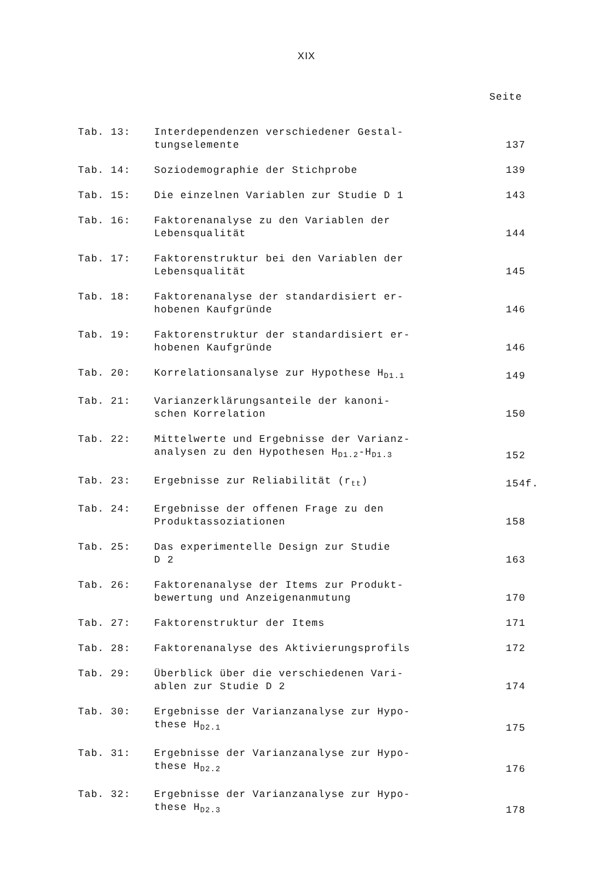XIX
Seite
| Tab. 13: | Interdependenzen verschiedener Gestal- tungselemente | 137 |
| Tab. 14: | Soziodemographie der Stichprobe | 139 |
| Tab. 15: | Die einzelnen Variablen zur Studie D 1 | 143 |
| Tab. 16: | Faktorenanalyse zu den Variablen der Lebensqualität | 144 |
| Tab. 17: | Faktorenstruktur bei den Variablen der Lebensqualität | 145 |
| Tab. 18: | Faktorenanalyse der standardisiert er- hobenen Kaufgründe | 146 |
| Tab. 19: | Faktorenstruktur der standardisiert er- hobenen Kaufgründe | 146 |
| Tab. 20: | Korrelationsanalyse zur Hypothese H<sub>D1.1</sub> | 149 |
| Tab. 21: | Varianzerklärungsanteile der kanoni- schen Korrelation | 150 |
| Tab. 22: | Mittelwerte und Ergebnisse der Varianz- analysen zu den Hypothesen H<sub>D1.2</sub>-H<sub>D1.3</sub> | 152 |
| Tab. 23: | Ergebnisse zur Reliabilität (r<sub>tt</sub>) | 154f. |
| Tab. 24: | Ergebnisse der offenen Frage zu den Produktassoziationen | 158 |
| Tab. 25: | Das experimentelle Design zur Studie D 2 | 163 |
| Tab. 26: | Faktorenanalyse der Items zur Produkt- bewertung und Anzeigenanmutung | 170 |
| Tab. 27: | Faktorenstruktur der Items | 171 |
| Tab. 28: | Faktorenanalyse des Aktivierungsprofils | 172 |
| Tab. 29: | Überblick über die verschiedenen Vari- ablen zur Studie D 2 | 174 |
| Tab. 30: | Ergebnisse der Varianzanalyse zur Hypo- these H<sub>D2.1</sub> | 175 |
| Tab. 31: | Ergebnisse der Varianzanalyse zur Hypo- these H<sub>D2.2</sub> | 176 |
| Tab. 32: | Ergebnisse der Varianzanalyse zur Hypo- these H<sub>D2.3</sub> | 178 |